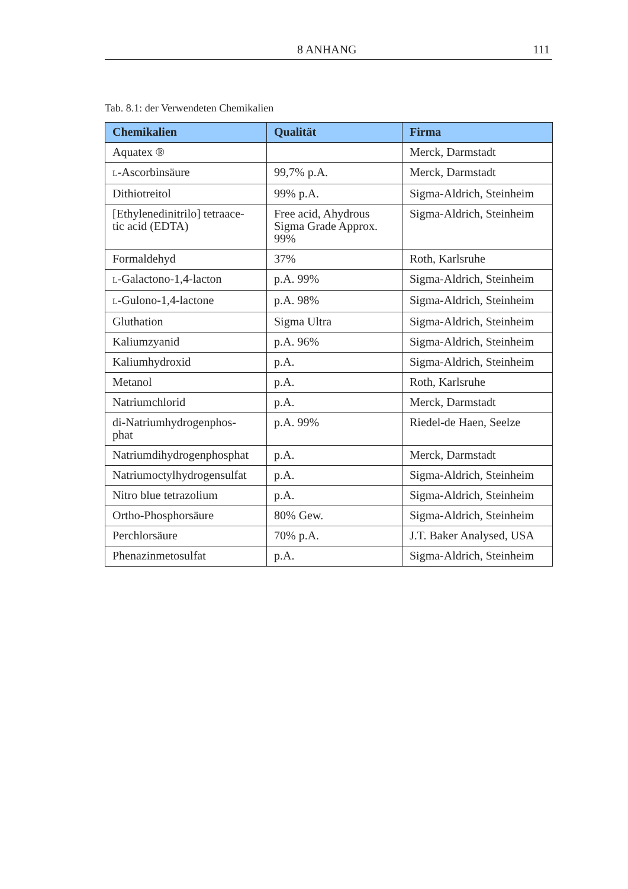8 ANHANG 111
Tab. 8.1: der Verwendeten Chemikalien
| Chemikalien | Qualität | Firma |
| --- | --- | --- |
| Aquatex ® | | Merck, Darmstadt |
| L -Ascorbinsäure | 99,7% p.A. | Merck, Darmstadt |
| Dithiotreitol | 99% p.A. | Sigma-Aldrich, Steinheim |
| [Ethylenedinitrilo] tetraace- tic acid (EDTA) | Free acid, Ahydrous Sigma Grade Approx. 99% | Sigma-Aldrich, Steinheim |
| Formaldehyd | 37% | Roth, Karlsruhe |
| L -Galactono-1,4-lacton | p.A. 99% | Sigma-Aldrich, Steinheim |
| L -Gulono-1,4-lactone | p.A. 98% | Sigma-Aldrich, Steinheim |
| Gluthation | Sigma Ultra | Sigma-Aldrich, Steinheim |
| Kaliumzyanid | p.A. 96% | Sigma-Aldrich, Steinheim |
| Kaliumhydroxid | p.A. | Sigma-Aldrich, Steinheim |
| Metanol | p.A. | Roth, Karlsruhe |
| Natriumchlorid | p.A. | Merck, Darmstadt |
| di-Natriumhydrogenphos- phat | p.A. 99% | Riedel-de Haen, Seelze |
| Natriumdihydrogenphosphat | p.A. | Merck, Darmstadt |
| Natriumoctylhydrogensulfat | p.A. | Sigma-Aldrich, Steinheim |
| Nitro blue tetrazolium | p.A. | Sigma-Aldrich, Steinheim |
| Ortho-Phosphorsäure | 80% Gew. | Sigma-Aldrich, Steinheim |
| Perchlorsäure | 70% p.A. | J.T. Baker Analysed, USA |
| Phenazinmetosulfat | p.A. | Sigma-Aldrich, Steinheim |